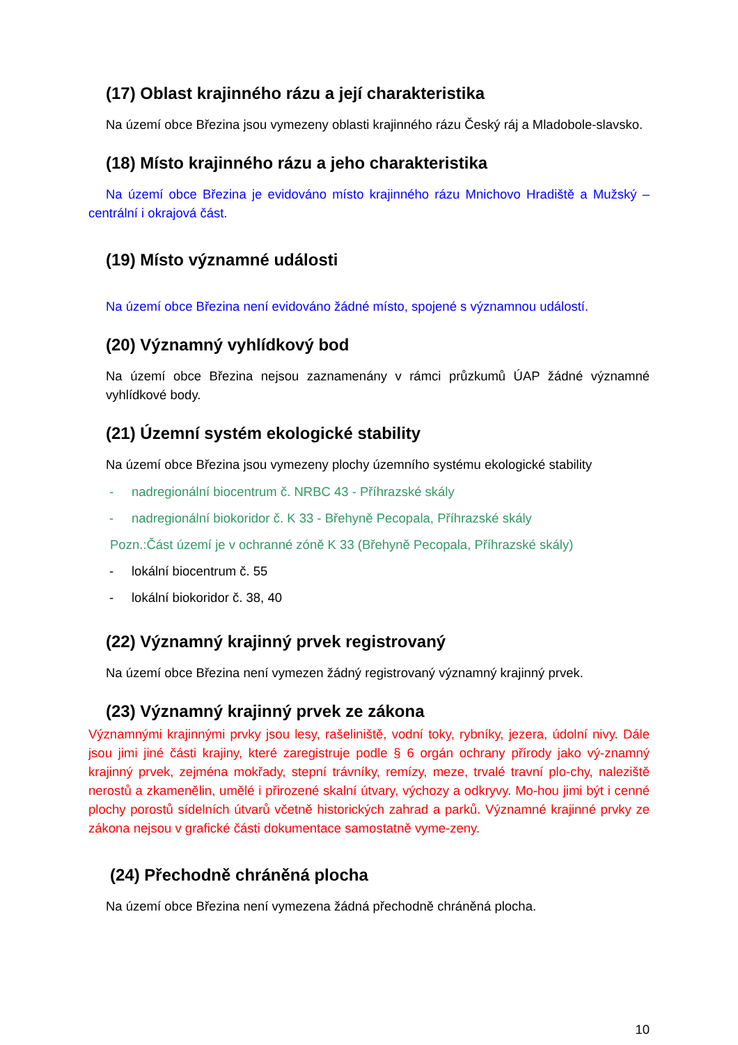(17) Oblast krajinného rázu a její charakteristika
Na území obce Březina jsou vymezeny oblasti krajinného rázu Český ráj a Mladobole-slavsko.
(18) Místo krajinného rázu a jeho charakteristika
Na území obce Březina je evidováno místo krajinného rázu Mnichovo Hradiště a Mužský – centrální i okrajová část.
(19) Místo významné události
Na území obce Březina není evidováno žádné místo, spojené s významnou událostí.
(20) Významný vyhlídkový bod
Na území obce Březina nejsou zaznamenány v rámci průzkumů ÚAP žádné významné vyhlídkové body.
(21) Územní systém ekologické stability
Na území obce Březina jsou vymezeny plochy územního systému ekologické stability
- nadregionální biocentrum č. NRBC 43 - Příhrazské skály
- nadregionální biokoridor č. K 33 - Břehyně Pecopala, Příhrazské skály
Pozn.:Část území je v ochranné zóně K 33 (Břehyně Pecopala, Příhrazské skály)
- lokální biocentrum č. 55
- lokální biokoridor č. 38, 40
(22) Významný krajinný prvek registrovaný
Na území obce Březina není vymezen žádný registrovaný významný krajinný prvek.
(23) Významný krajinný prvek ze zákona
Významnými krajinnými prvky jsou lesy, rašeliniště, vodní toky, rybníky, jezera, údolní nivy. Dále jsou jimi jiné části krajiny, které zaregistruje podle § 6 orgán ochrany přírody jako vý-znamný krajinný prvek, zejména mokřady, stepní trávníky, remízy, meze, trvalé travní plo-chy, naleziště nerostů a zkamenělin, umělé i přirozené skalní útvary, výchozy a odkryvy. Mo-hou jimi být i cenné plochy porostů sídelních útvarů včetně historických zahrad a parků. Významné krajinné prvky ze zákona nejsou v grafické části dokumentace samostatně vyme-zeny.
(24) Přechodně chráněná plocha
Na území obce Březina není vymezena žádná přechodně chráněná plocha.
10